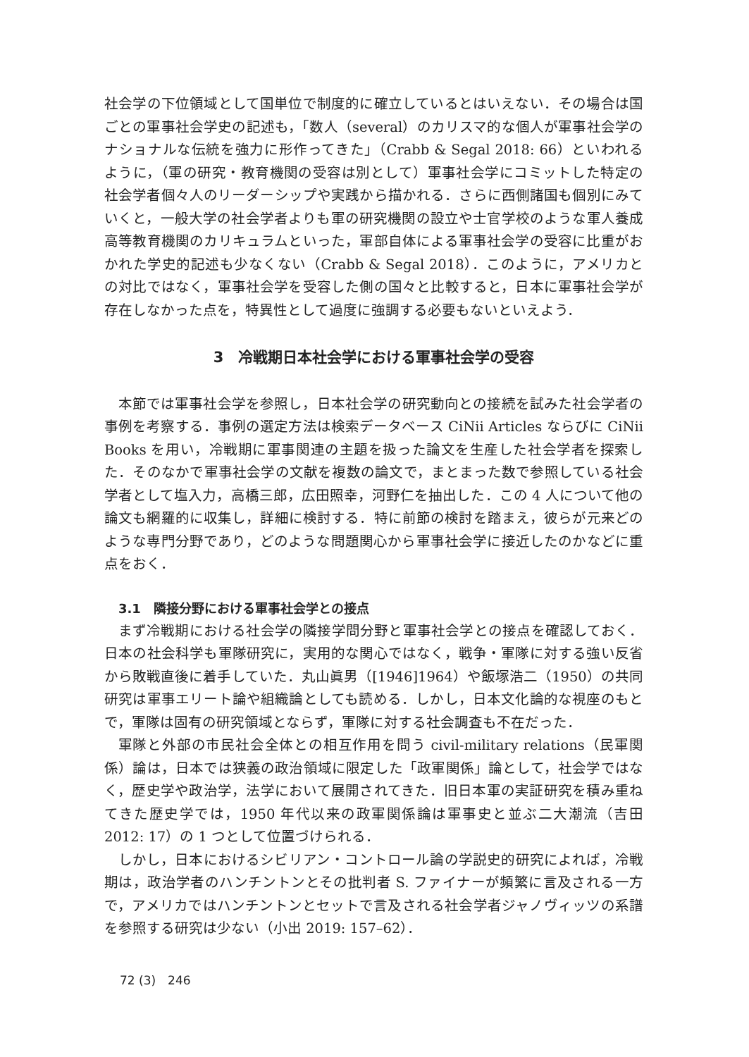社会学の下位領域として国単位で制度的に確立しているとはいえない．その場合は国ごとの軍事社会学史の記述も，「数人（several）のカリスマ的な個人が軍事社会学のナショナルな伝統を強力に形作ってきた」（Crabb & Segal 2018: 66）といわれるように，（軍の研究・教育機関の受容は別として）軍事社会学にコミットした特定の社会学者個々人のリーダーシップや実践から描かれる．さらに西側諸国も個別にみていくと，一般大学の社会学者よりも軍の研究機関の設立や士官学校のような軍人養成高等教育機関のカリキュラムといった，軍部自体による軍事社会学の受容に比重がおかれた学史的記述も少なくない（Crabb & Segal 2018）．このように，アメリカとの対比ではなく，軍事社会学を受容した側の国々と比較すると，日本に軍事社会学が存在しなかった点を，特異性として過度に強調する必要もないといえよう．
3　冷戦期日本社会学における軍事社会学の受容
本節では軍事社会学を参照し，日本社会学の研究動向との接続を試みた社会学者の事例を考察する．事例の選定方法は検索データベース CiNii Articles ならびに CiNii Books を用い，冷戦期に軍事関連の主題を扱った論文を生産した社会学者を探索した．そのなかで軍事社会学の文献を複数の論文で，まとまった数で参照している社会学者として塩入力，高橋三郎，広田照幸，河野仁を抽出した．この 4 人について他の論文も網羅的に収集し，詳細に検討する．特に前節の検討を踏まえ，彼らが元来どのような専門分野であり，どのような問題関心から軍事社会学に接近したのかなどに重点をおく．
3.1　隣接分野における軍事社会学との接点
まず冷戦期における社会学の隣接学問分野と軍事社会学との接点を確認しておく．日本の社会科学も軍隊研究に，実用的な関心ではなく，戦争・軍隊に対する強い反省から敗戦直後に着手していた．丸山眞男（[1946]1964）や飯塚浩二（1950）の共同研究は軍事エリート論や組織論としても読める．しかし，日本文化論的な視座のもとで，軍隊は固有の研究領域とならず，軍隊に対する社会調査も不在だった．
軍隊と外部の市民社会全体との相互作用を問う civil-military relations（民軍関係）論は，日本では狭義の政治領域に限定した「政軍関係」論として，社会学ではなく，歴史学や政治学，法学において展開されてきた．旧日本軍の実証研究を積み重ねてきた歴史学では，1950 年代以来の政軍関係論は軍事史と並ぶ二大潮流（吉田 2012: 17）の 1 つとして位置づけられる．
しかし，日本におけるシビリアン・コントロール論の学説史的研究によれば，冷戦期は，政治学者のハンチントンとその批判者 S. ファイナーが頻繁に言及される一方で，アメリカではハンチントンとセットで言及される社会学者ジャノヴィッツの系譜を参照する研究は少ない（小出 2019: 157–62）．
72 (3)　246